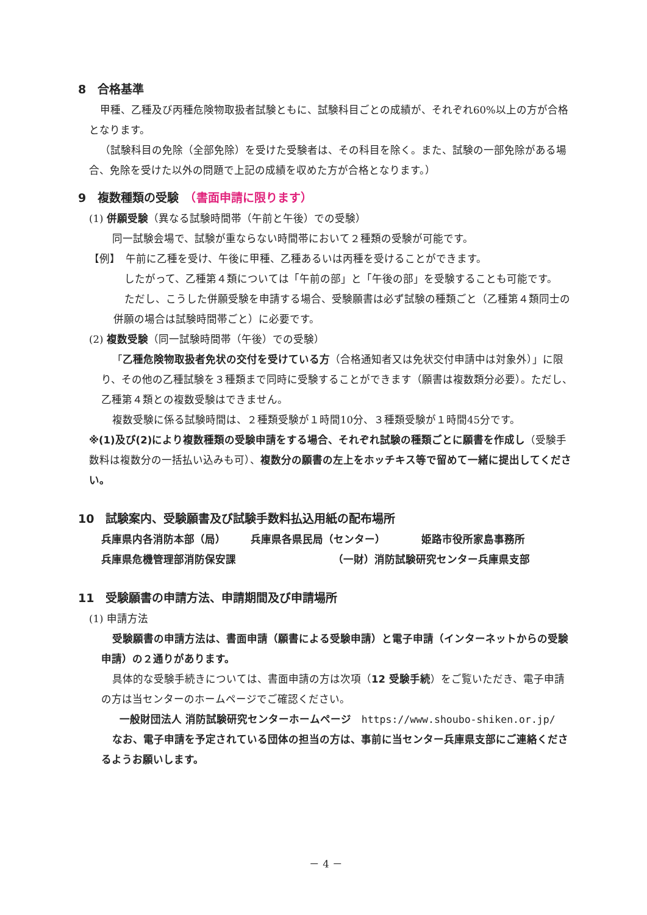8　合格基準
甲種、乙種及び丙種危険物取扱者試験ともに、試験科目ごとの成績が、それぞれ60%以上の方が合格となります。
（試験科目の免除（全部免除）を受けた受験者は、その科目を除く。また、試験の一部免除がある場合、免除を受けた以外の問題で上記の成績を収めた方が合格となります。）
9　複数種類の受験　（書面申請に限ります）
(1) 併願受験（異なる試験時間帯（午前と午後）での受験）
同一試験会場で、試験が重ならない時間帯において２種類の受験が可能です。
【例】　午前に乙種を受け、午後に甲種、乙種あるいは丙種を受けることができます。
したがって、乙種第４類については「午前の部」と「午後の部」を受験することも可能です。
ただし、こうした併願受験を申請する場合、受験願書は必ず試験の種類ごと（乙種第４類同士の併願の場合は試験時間帯ごと）に必要です。
(2) 複数受験（同一試験時間帯（午後）での受験）
「乙種危険物取扱者免状の交付を受けている方（合格通知者又は免状交付申請中は対象外）」に限り、その他の乙種試験を３種類まで同時に受験することができます（願書は複数類分必要）。ただし、乙種第４類との複数受験はできません。
複数受験に係る試験時間は、２種類受験が１時間10分、３種類受験が１時間45分です。
※(1)及び(2)により複数種類の受験申請をする場合、それぞれ試験の種類ごとに願書を作成し（受験手数料は複数分の一括払い込みも可）、複数分の願書の左上をホッチキス等で留めて一緒に提出してください。
10　試験案内、受験願書及び試験手数料払込用紙の配布場所
兵庫県内各消防本部（局） 兵庫県各県民局（センター） 姫路市役所家島事務所
兵庫県危機管理部消防保安課 （一財）消防試験研究センター兵庫県支部
11　受験願書の申請方法、申請期間及び申請場所
(1) 申請方法
受験願書の申請方法は、書面申請（願書による受験申請）と電子申請（インターネットからの受験申請）の２通りがあります。
具体的な受験手続きについては、書面申請の方は次項（12 受験手続）をご覧いただき、電子申請の方は当センターのホームページでご確認ください。
一般財団法人 消防試験研究センターホームページ　https://www.shoubo-shiken.or.jp/
なお、電子申請を予定されている団体の担当の方は、事前に当センター兵庫県支部にご連絡くださるようお願いします。
－ 4 －